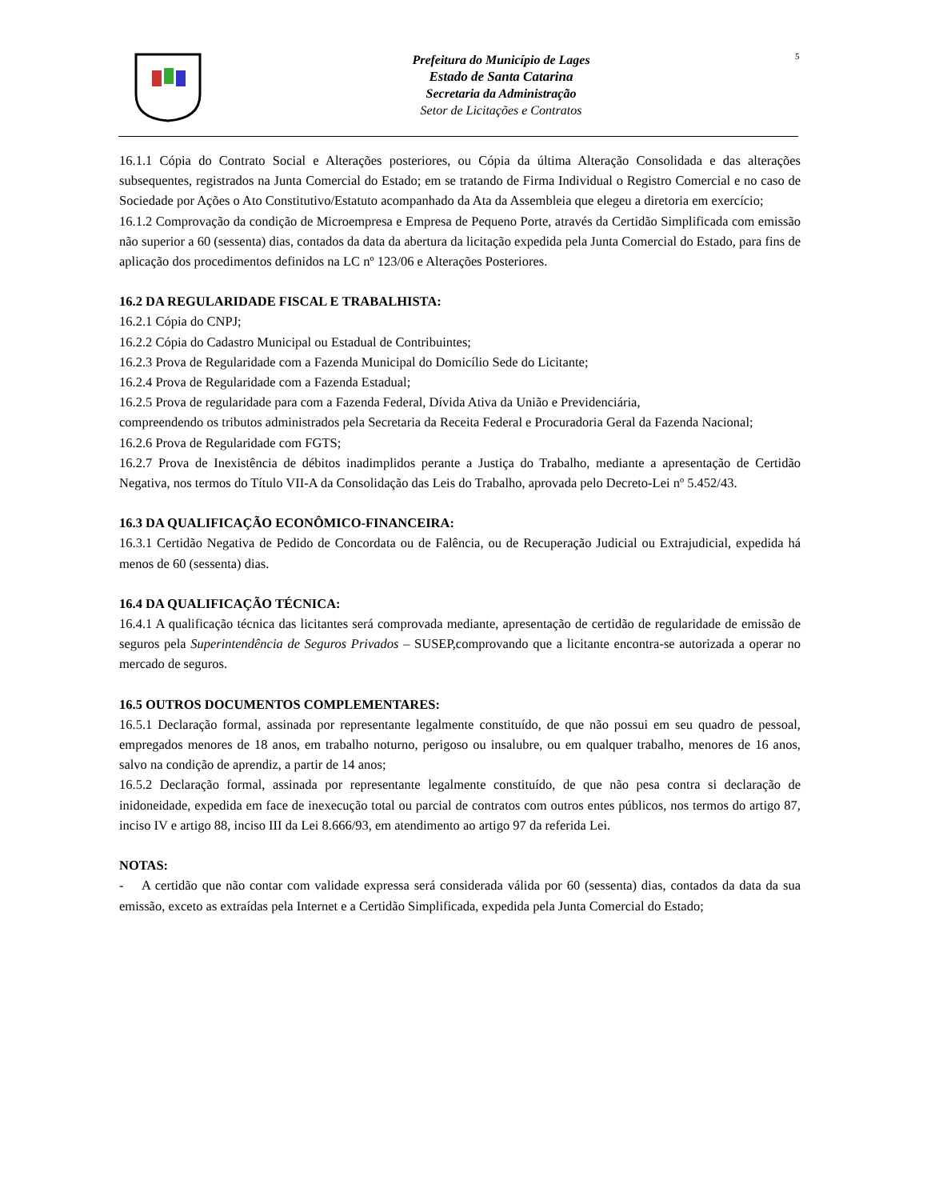Prefeitura do Município de Lages
Estado de Santa Catarina
Secretaria da Administração
Setor de Licitações e Contratos
5
16.1.1 Cópia do Contrato Social e Alterações posteriores, ou Cópia da última Alteração Consolidada e das alterações subsequentes, registrados na Junta Comercial do Estado; em se tratando de Firma Individual o Registro Comercial e no caso de Sociedade por Ações o Ato Constitutivo/Estatuto acompanhado da Ata da Assembleia que elegeu a diretoria em exercício;
16.1.2 Comprovação da condição de Microempresa e Empresa de Pequeno Porte, através da Certidão Simplificada com emissão não superior a 60 (sessenta) dias, contados da data da abertura da licitação expedida pela Junta Comercial do Estado, para fins de aplicação dos procedimentos definidos na LC nº 123/06 e Alterações Posteriores.
16.2 DA REGULARIDADE FISCAL E TRABALHISTA:
16.2.1 Cópia do CNPJ;
16.2.2 Cópia do Cadastro Municipal ou Estadual de Contribuintes;
16.2.3 Prova de Regularidade com a Fazenda Municipal do Domicílio Sede do Licitante;
16.2.4 Prova de Regularidade com a Fazenda Estadual;
16.2.5 Prova de regularidade para com a Fazenda Federal, Dívida Ativa da União e Previdenciária,
compreendendo os tributos administrados pela Secretaria da Receita Federal e Procuradoria Geral da Fazenda Nacional;
16.2.6 Prova de Regularidade com FGTS;
16.2.7 Prova de Inexistência de débitos inadimplidos perante a Justiça do Trabalho, mediante a apresentação de Certidão Negativa, nos termos do Título VII-A da Consolidação das Leis do Trabalho, aprovada pelo Decreto-Lei nº 5.452/43.
16.3 DA QUALIFICAÇÃO ECONÔMICO-FINANCEIRA:
16.3.1 Certidão Negativa de Pedido de Concordata ou de Falência, ou de Recuperação Judicial ou Extrajudicial, expedida há menos de 60 (sessenta) dias.
16.4 DA QUALIFICAÇÃO TÉCNICA:
16.4.1 A qualificação técnica das licitantes será comprovada mediante, apresentação de certidão de regularidade de emissão de seguros pela Superintendência de Seguros Privados – SUSEP,comprovando que a licitante encontra-se autorizada a operar no mercado de seguros.
16.5 OUTROS DOCUMENTOS COMPLEMENTARES:
16.5.1 Declaração formal, assinada por representante legalmente constituído, de que não possui em seu quadro de pessoal, empregados menores de 18 anos, em trabalho noturno, perigoso ou insalubre, ou em qualquer trabalho, menores de 16 anos, salvo na condição de aprendiz, a partir de 14 anos;
16.5.2 Declaração formal, assinada por representante legalmente constituído, de que não pesa contra si declaração de inidoneidade, expedida em face de inexecução total ou parcial de contratos com outros entes públicos, nos termos do artigo 87, inciso IV e artigo 88, inciso III da Lei 8.666/93, em atendimento ao artigo 97 da referida Lei.
NOTAS:
- A certidão que não contar com validade expressa será considerada válida por 60 (sessenta) dias, contados da data da sua emissão, exceto as extraídas pela Internet e a Certidão Simplificada, expedida pela Junta Comercial do Estado;